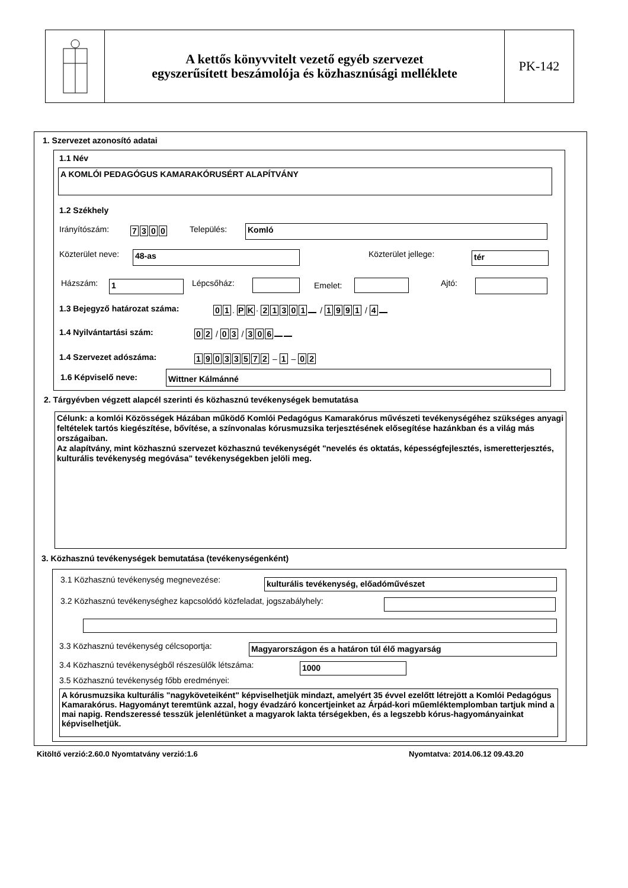A kettős könyvvitelt vezető egyéb szervezet
egyszerűsített beszámolója és közhasznúsági melléklete
PK-142
1. Szervezet azonosító adatai
1.1 Név
A KOMLÓI PEDAGÓGUS KAMARAKÓRUSÉRT ALAPÍTVÁNY
1.2 Székhely
Irányítószám: 7300 Település: Komló
Közterület neve: 48-as Közterület jellege: tér
Házszám: 1 Lépcsőház: Emelet: Ajtó:
1.3 Bejegyző határozat száma: 01. PK · 21301 / 1991 / 4
1.4 Nyilvántartási szám: 02 / 03 / 306
1.4 Szervezet adószáma: 19033572 – 1 – 02
1.6 Képviselő neve: Wittner Kálmánné
2. Tárgyévben végzett alapcél szerinti és közhasznú tevékenységek bemutatása
Célunk: a komlói Közösségek Házában működő Komlói Pedagógus Kamarakórus művészeti tevékenységéhez szükséges anyagi feltételek tartós kiegészítése, bővítése, a színvonalas kórusmuzsika terjesztésének elősegítése hazánkban és a világ más országaiban.
Az alapítvány, mint közhasznú szervezet közhasznú tevékenységét "nevelés és oktatás, képességfejlesztés, ismeretterjesztés, kulturális tevékenység megóvása" tevékenységekben jelöli meg.
3. Közhasznú tevékenységek bemutatása (tevékenységenként)
3.1 Közhasznú tevékenység megnevezése: kulturális tevékenység, előadóművészet
3.2 Közhasznú tevékenységhez kapcsolódó közfeladat, jogszabályhely:
3.3 Közhasznú tevékenység célcsoportja: Magyarországon és a határon túl élő magyarság
3.4 Közhasznú tevékenységből részesülők létszáma: 1000
3.5 Közhasznú tevékenység főbb eredményei:
A kórusmuzsika kulturális "nagyköveteiként" képviselhetjük mindazt, amelyért 35 évvel ezelőtt létrejött a Komlói Pedagógus Kamarakórus. Hagyományt teremtünk azzal, hogy évadzáró koncertjeinket az Árpád-kori műemléktemplomban tartjuk mind a mai napig. Rendszeressé tesszük jelenlétünket a magyarok lakta térségekben, és a legszebb kórus-hagyományainkat képviselhetjük.
Kitöltő verzió:2.60.0 Nyomtatvány verzió:1.6
Nyomtatva: 2014.06.12 09.43.20